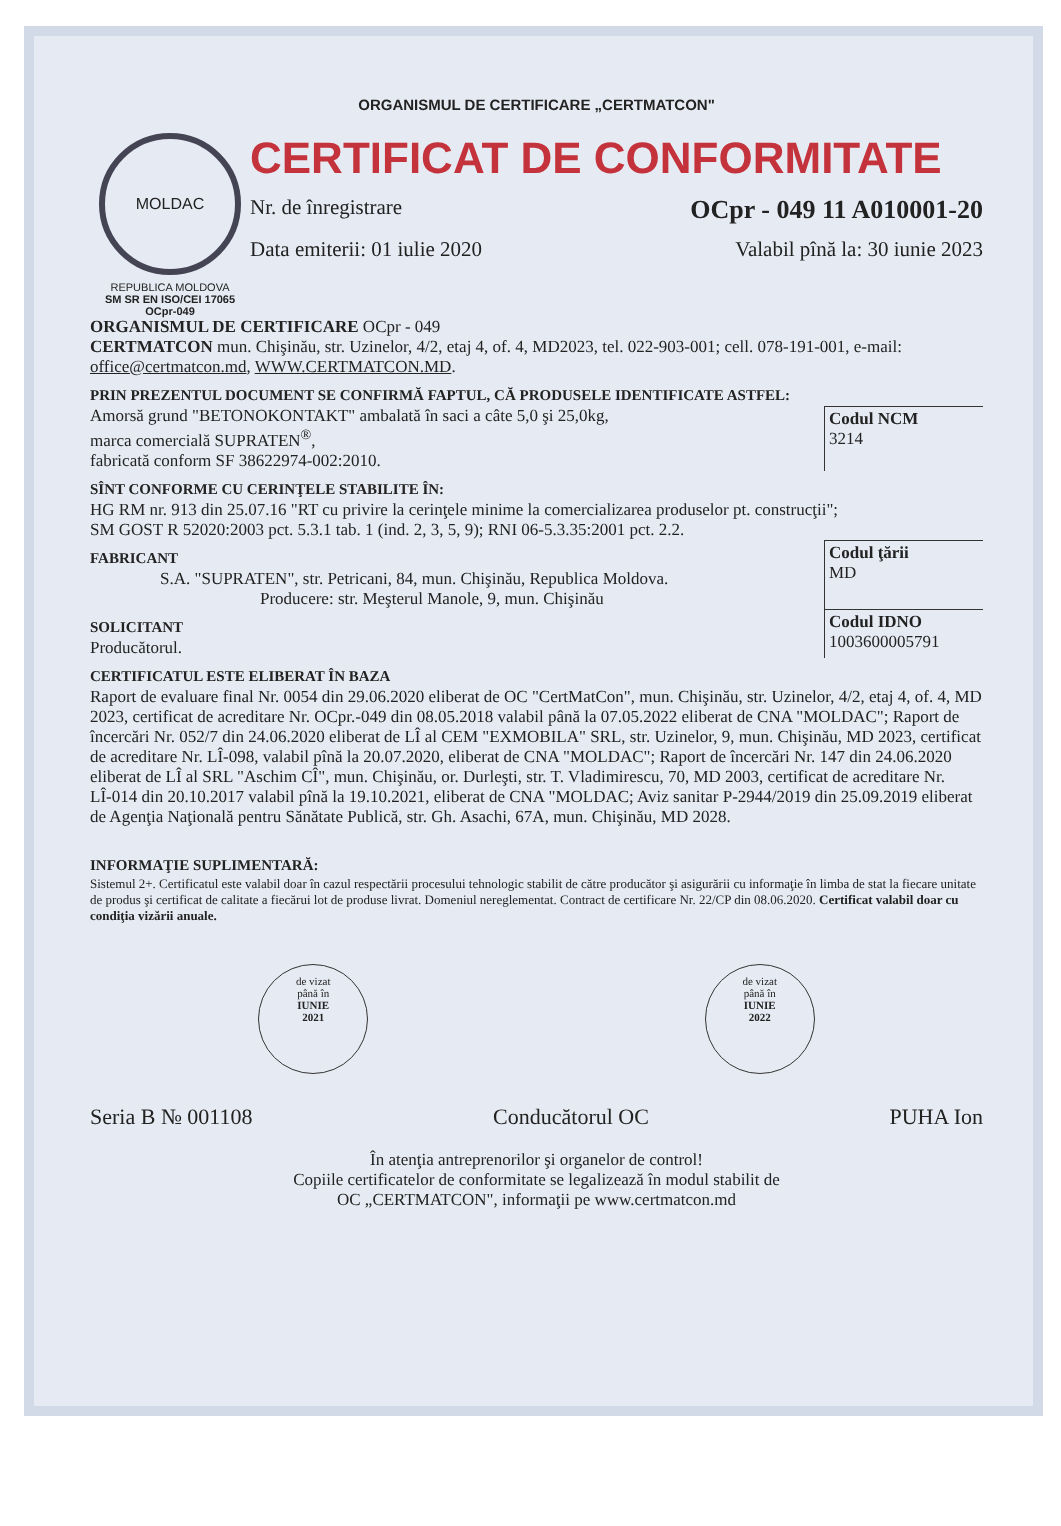ORGANISMUL DE CERTIFICARE „CERTMATCON"
MOLDAC
REPUBLICA MOLDOVA
SM SR EN ISO/CEI 17065
OCpr-049
CERTIFICAT DE CONFORMITATE
Nr. de înregistrare OCpr - 049 11 A010001-20
Data emiterii: 01 iulie 2020 Valabil pînă la: 30 iunie 2023
ORGANISMUL DE CERTIFICARE OCpr - 049
CERTMATCON mun. Chişinău, str. Uzinelor, 4/2, etaj 4, of. 4, MD2023, tel. 022-903-001; cell. 078-191-001, e-mail: office@certmatcon.md, WWW.CERTMATCON.MD.
PRIN PREZENTUL DOCUMENT SE CONFIRMĂ FAPTUL, CĂ PRODUSELE IDENTIFICATE ASTFEL:
Amorsă grund "BETONOKONTAKT" ambalată în saci a câte 5,0 şi 25,0kg,
marca comercială SUPRATEN<sup>®</sup>,
fabricată conform SF 38622974-002:2010.
Codul NCM
3214
SÎNT CONFORME CU CERINŢELE STABILITE ÎN:
HG RM nr. 913 din 25.07.16 "RT cu privire la cerinţele minime la comercializarea produselor pt. construcţii";
SM GOST R 52020:2003 pct. 5.3.1 tab. 1 (ind. 2, 3, 5, 9); RNI 06-5.3.35:2001 pct. 2.2.
FABRICANT
S.A. "SUPRATEN", str. Petricani, 84, mun. Chişinău, Republica Moldova.
Producere: str. Meşterul Manole, 9, mun. Chişinău
Codul ţării
MD
SOLICITANT
Producătorul.
Codul IDNO
1003600005791
CERTIFICATUL ESTE ELIBERAT ÎN BAZA
Raport de evaluare final Nr. 0054 din 29.06.2020 eliberat de OC "CertMatCon", mun. Chişinău, str. Uzinelor, 4/2, etaj 4, of. 4, MD 2023, certificat de acreditare Nr. OCpr.-049 din 08.05.2018 valabil până la 07.05.2022 eliberat de CNA "MOLDAC"; Raport de încercări Nr. 052/7 din 24.06.2020 eliberat de LÎ al CEM "EXMOBILA" SRL, str. Uzinelor, 9, mun. Chişinău, MD 2023, certificat de acreditare Nr. LÎ-098, valabil pînă la 20.07.2020, eliberat de CNA "MOLDAC"; Raport de încercări Nr. 147 din 24.06.2020 eliberat de LÎ al SRL "Aschim CÎ", mun. Chişinău, or. Durleşti, str. T. Vladimirescu, 70, MD 2003, certificat de acreditare Nr. LÎ-014 din 20.10.2017 valabil pînă la 19.10.2021, eliberat de CNA "MOLDAC; Aviz sanitar P-2944/2019 din 25.09.2019 eliberat de Agenţia Naţională pentru Sănătate Publică, str. Gh. Asachi, 67A, mun. Chişinău, MD 2028.
INFORMAŢIE SUPLIMENTARĂ:
Sistemul 2+. Certificatul este valabil doar în cazul respectării procesului tehnologic stabilit de către producător şi asigurării cu informaţie în limba de stat la fiecare unitate de produs şi certificat de calitate a fiecărui lot de produse livrat. Domeniul nereglementat. Contract de certificare Nr. 22/CP din 08.06.2020. Certificat valabil doar cu condiţia vizării anuale.
de vizat
până în
IUNIE
2021
de vizat
până în
IUNIE
2022
Seria B № 001108 Conducătorul OC PUHA Ion
În atenţia antreprenorilor şi organelor de control!
Copiile certificatelor de conformitate se legalizează în modul stabilit de
OC „CERTMATCON", informaţii pe www.certmatcon.md